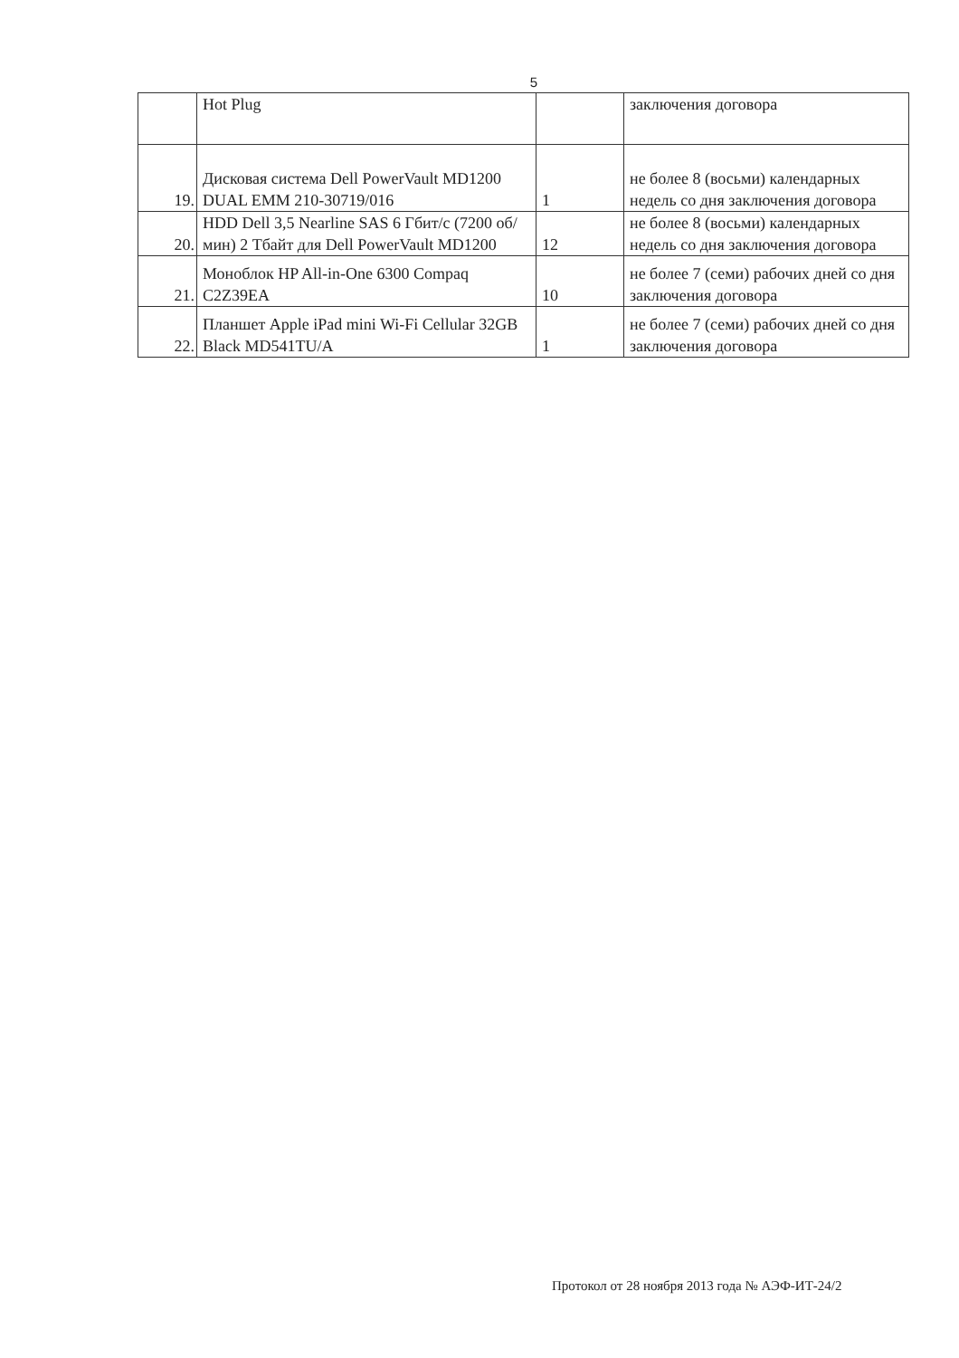5
| | Hot Plug | | заключения договора |
| 19. | Дисковая система Dell PowerVault MD1200 DUAL EMM 210-30719/016 | 1 | не более 8 (восьми) календарных недель со дня заключения договора |
| 20. | HDD Dell 3,5 Nearline SAS 6 Гбит/с (7200 об/мин) 2 Тбайт для Dell PowerVault MD1200 | 12 | не более 8 (восьми) календарных недель со дня заключения договора |
| 21. | Моноблок HP All-in-One 6300 Compaq C2Z39EA | 10 | не более 7 (семи) рабочих дней со дня заключения договора |
| 22. | Планшет Apple iPad mini Wi-Fi Cellular 32GB Black MD541TU/A | 1 | не более 7 (семи) рабочих дней со дня заключения договора |
Протокол от 28 ноября 2013 года № АЭФ-ИТ-24/2